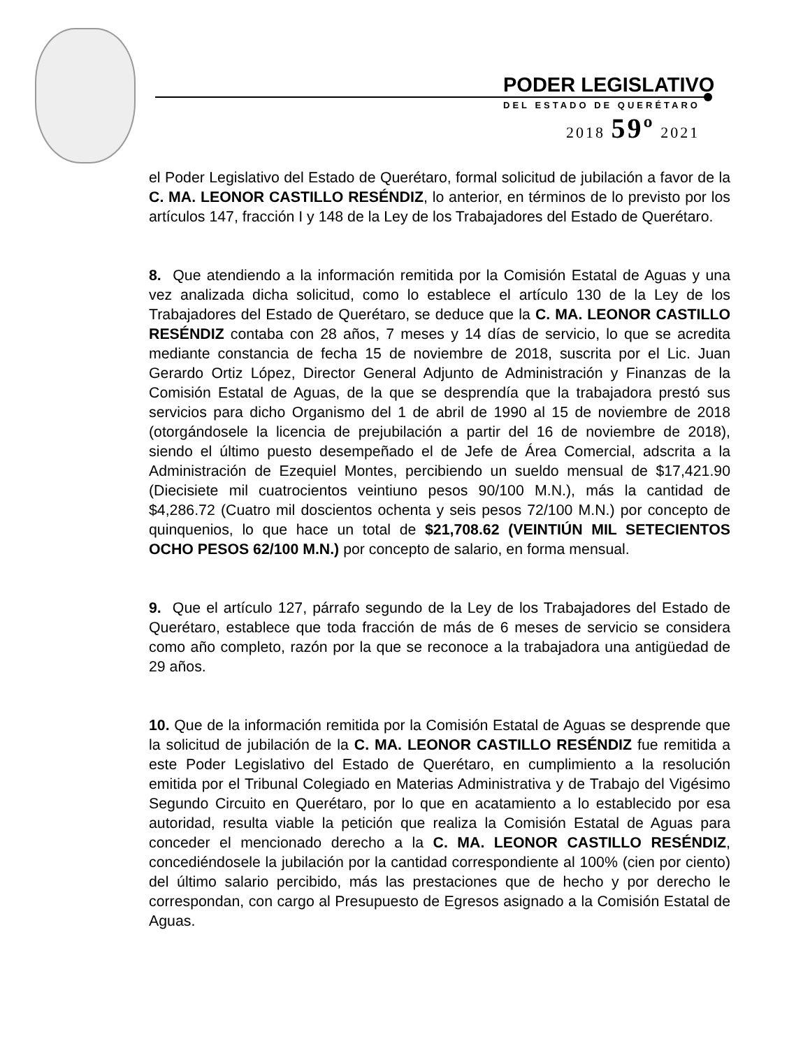PODER LEGISLATIVO
DEL ESTADO DE QUERÉTARO
2018 59º 2021
el Poder Legislativo del Estado de Querétaro, formal solicitud de jubilación a favor de la C. MA. LEONOR CASTILLO RESÉNDIZ, lo anterior, en términos de lo previsto por los artículos 147, fracción I y 148 de la Ley de los Trabajadores del Estado de Querétaro.
8. Que atendiendo a la información remitida por la Comisión Estatal de Aguas y una vez analizada dicha solicitud, como lo establece el artículo 130 de la Ley de los Trabajadores del Estado de Querétaro, se deduce que la C. MA. LEONOR CASTILLO RESÉNDIZ contaba con 28 años, 7 meses y 14 días de servicio, lo que se acredita mediante constancia de fecha 15 de noviembre de 2018, suscrita por el Lic. Juan Gerardo Ortiz López, Director General Adjunto de Administración y Finanzas de la Comisión Estatal de Aguas, de la que se desprendía que la trabajadora prestó sus servicios para dicho Organismo del 1 de abril de 1990 al 15 de noviembre de 2018 (otorgándosele la licencia de prejubilación a partir del 16 de noviembre de 2018), siendo el último puesto desempeñado el de Jefe de Área Comercial, adscrita a la Administración de Ezequiel Montes, percibiendo un sueldo mensual de $17,421.90 (Diecisiete mil cuatrocientos veintiuno pesos 90/100 M.N.), más la cantidad de $4,286.72 (Cuatro mil doscientos ochenta y seis pesos 72/100 M.N.) por concepto de quinquenios, lo que hace un total de $21,708.62 (VEINTIÚN MIL SETECIENTOS OCHO PESOS 62/100 M.N.) por concepto de salario, en forma mensual.
9. Que el artículo 127, párrafo segundo de la Ley de los Trabajadores del Estado de Querétaro, establece que toda fracción de más de 6 meses de servicio se considera como año completo, razón por la que se reconoce a la trabajadora una antigüedad de 29 años.
10. Que de la información remitida por la Comisión Estatal de Aguas se desprende que la solicitud de jubilación de la C. MA. LEONOR CASTILLO RESÉNDIZ fue remitida a este Poder Legislativo del Estado de Querétaro, en cumplimiento a la resolución emitida por el Tribunal Colegiado en Materias Administrativa y de Trabajo del Vigésimo Segundo Circuito en Querétaro, por lo que en acatamiento a lo establecido por esa autoridad, resulta viable la petición que realiza la Comisión Estatal de Aguas para conceder el mencionado derecho a la C. MA. LEONOR CASTILLO RESÉNDIZ, concediéndosele la jubilación por la cantidad correspondiente al 100% (cien por ciento) del último salario percibido, más las prestaciones que de hecho y por derecho le correspondan, con cargo al Presupuesto de Egresos asignado a la Comisión Estatal de Aguas.